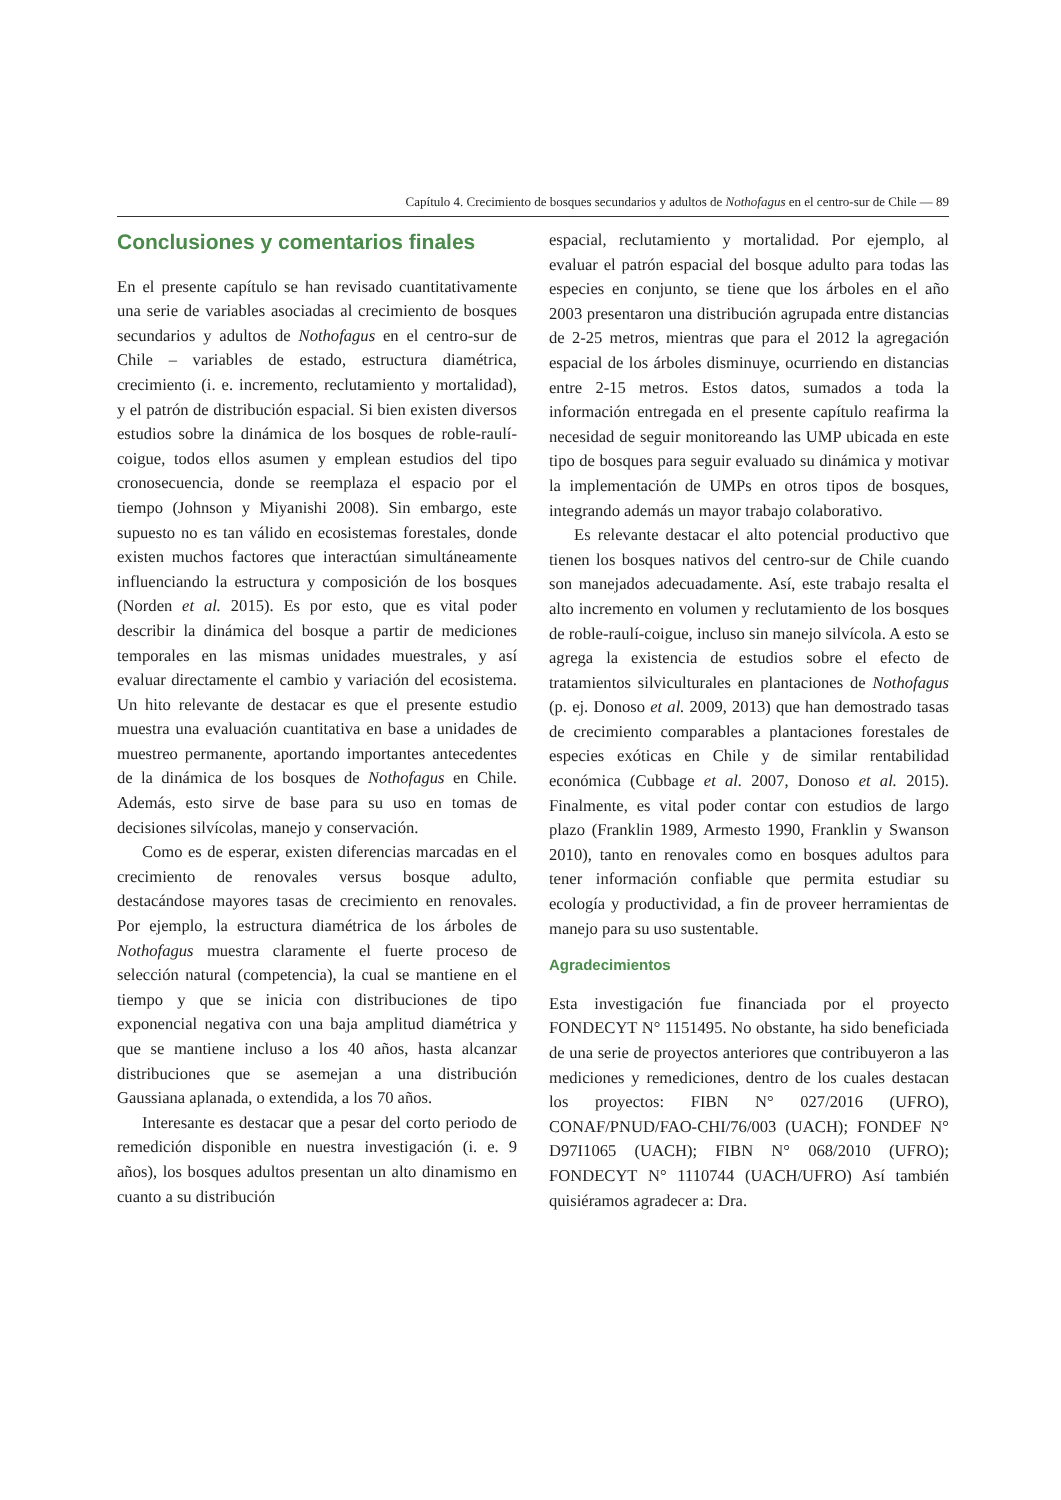Capítulo 4. Crecimiento de bosques secundarios y adultos de Nothofagus en el centro-sur de Chile — 89
Conclusiones y comentarios finales
En el presente capítulo se han revisado cuantitativamente una serie de variables asociadas al crecimiento de bosques secundarios y adultos de Nothofagus en el centro-sur de Chile – variables de estado, estructura diamétrica, crecimiento (i. e. incremento, reclutamiento y mortalidad), y el patrón de distribución espacial. Si bien existen diversos estudios sobre la dinámica de los bosques de roble-raulí-coigue, todos ellos asumen y emplean estudios del tipo cronosecuencia, donde se reemplaza el espacio por el tiempo (Johnson y Miyanishi 2008). Sin embargo, este supuesto no es tan válido en ecosistemas forestales, donde existen muchos factores que interactúan simultáneamente influenciando la estructura y composición de los bosques (Norden et al. 2015). Es por esto, que es vital poder describir la dinámica del bosque a partir de mediciones temporales en las mismas unidades muestrales, y así evaluar directamente el cambio y variación del ecosistema. Un hito relevante de destacar es que el presente estudio muestra una evaluación cuantitativa en base a unidades de muestreo permanente, aportando importantes antecedentes de la dinámica de los bosques de Nothofagus en Chile. Además, esto sirve de base para su uso en tomas de decisiones silvícolas, manejo y conservación.
Como es de esperar, existen diferencias marcadas en el crecimiento de renovales versus bosque adulto, destacándose mayores tasas de crecimiento en renovales. Por ejemplo, la estructura diamétrica de los árboles de Nothofagus muestra claramente el fuerte proceso de selección natural (competencia), la cual se mantiene en el tiempo y que se inicia con distribuciones de tipo exponencial negativa con una baja amplitud diamétrica y que se mantiene incluso a los 40 años, hasta alcanzar distribuciones que se asemejan a una distribución Gaussiana aplanada, o extendida, a los 70 años.
Interesante es destacar que a pesar del corto periodo de remedición disponible en nuestra investigación (i. e. 9 años), los bosques adultos presentan un alto dinamismo en cuanto a su distribución
espacial, reclutamiento y mortalidad. Por ejemplo, al evaluar el patrón espacial del bosque adulto para todas las especies en conjunto, se tiene que los árboles en el año 2003 presentaron una distribución agrupada entre distancias de 2-25 metros, mientras que para el 2012 la agregación espacial de los árboles disminuye, ocurriendo en distancias entre 2-15 metros. Estos datos, sumados a toda la información entregada en el presente capítulo reafirma la necesidad de seguir monitoreando las UMP ubicada en este tipo de bosques para seguir evaluado su dinámica y motivar la implementación de UMPs en otros tipos de bosques, integrando además un mayor trabajo colaborativo.
Es relevante destacar el alto potencial productivo que tienen los bosques nativos del centro-sur de Chile cuando son manejados adecuadamente. Así, este trabajo resalta el alto incremento en volumen y reclutamiento de los bosques de roble-raulí-coigue, incluso sin manejo silvícola. A esto se agrega la existencia de estudios sobre el efecto de tratamientos silviculturales en plantaciones de Nothofagus (p. ej. Donoso et al. 2009, 2013) que han demostrado tasas de crecimiento comparables a plantaciones forestales de especies exóticas en Chile y de similar rentabilidad económica (Cubbage et al. 2007, Donoso et al. 2015). Finalmente, es vital poder contar con estudios de largo plazo (Franklin 1989, Armesto 1990, Franklin y Swanson 2010), tanto en renovales como en bosques adultos para tener información confiable que permita estudiar su ecología y productividad, a fin de proveer herramientas de manejo para su uso sustentable.
Agradecimientos
Esta investigación fue financiada por el proyecto FONDECYT N° 1151495. No obstante, ha sido beneficiada de una serie de proyectos anteriores que contribuyeron a las mediciones y remediciones, dentro de los cuales destacan los proyectos: FIBN N° 027/2016 (UFRO), CONAF/PNUD/FAO-CHI/76/003 (UACH); FONDEF N° D97I1065 (UACH); FIBN N° 068/2010 (UFRO); FONDECYT N° 1110744 (UACH/UFRO) Así también quisiéramos agradecer a: Dra.